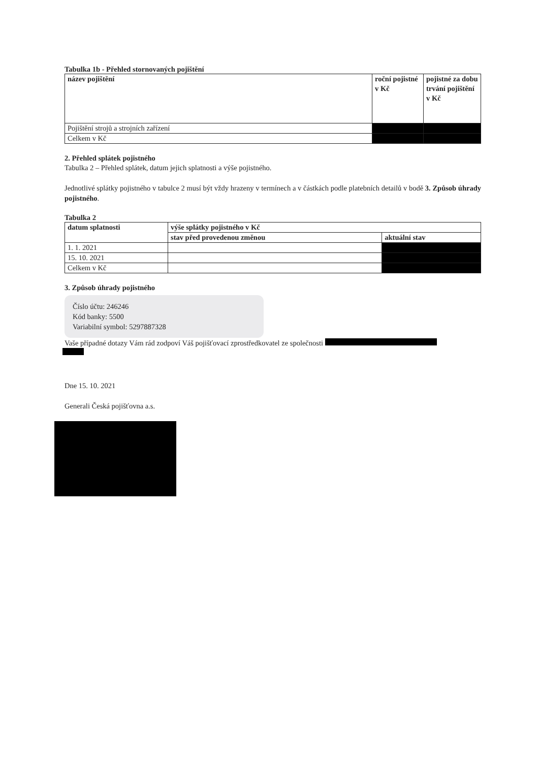Tabulka 1b - Přehled stornovaných pojištění
| název pojištění | roční pojistné v Kč | pojistné za dobu trvání pojištění v Kč |
| --- | --- | --- |
| Pojištění strojů a strojních zařízení | | |
| Celkem v Kč | | |
2. Přehled splátek pojistného
Tabulka 2 – Přehled splátek, datum jejich splatnosti a výše pojistného.
Jednotlivé splátky pojistného v tabulce 2 musí být vždy hrazeny v termínech a v částkách podle platebních detailů v bodě 3. Způsob úhrady pojistného.
Tabulka 2
| datum splatnosti | výše splátky pojistného v Kč | |
| --- | --- | --- |
| | stav před provedenou změnou | aktuální stav |
| 1. 1. 2021 | | |
| 15. 10. 2021 | | |
| Celkem v Kč | | |
3. Způsob úhrady pojistného
Číslo účtu: 246246
Kód banky: 5500
Variabilní symbol: 5297887328
Vaše případné dotazy Vám rád zodpoví Váš pojišťovací zprostředkovatel ze společnosti
Dne 15. 10. 2021
Generali Česká pojišťovna a.s.